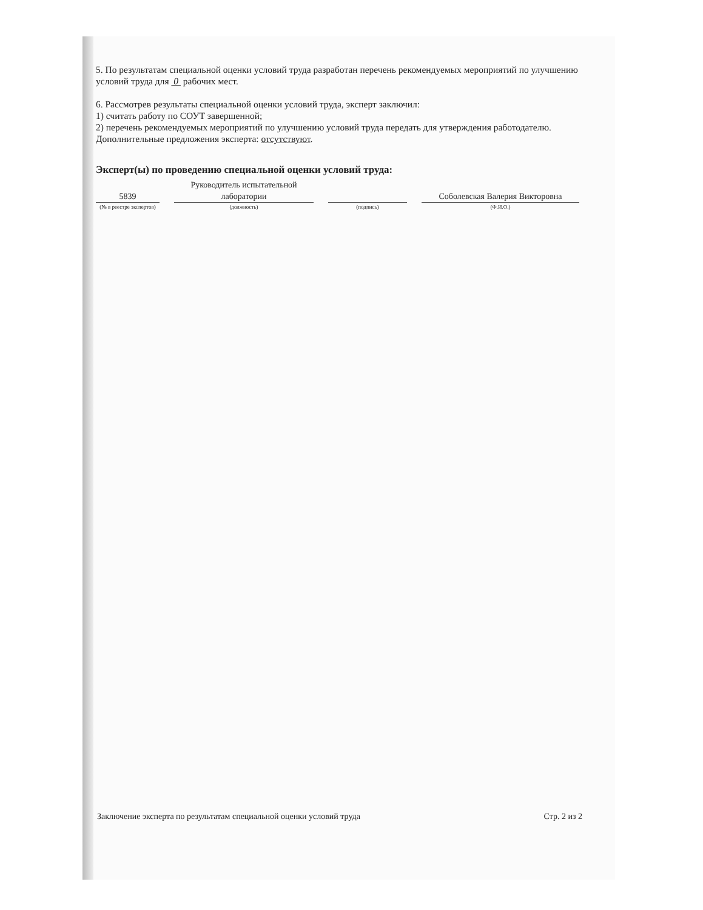5. По результатам специальной оценки условий труда разработан перечень рекомендуемых мероприятий по улучшению условий труда для 0 рабочих мест.
6. Рассмотрев результаты специальной оценки условий труда, эксперт заключил:
1) считать работу по СОУТ завершенной;
2) перечень рекомендуемых мероприятий по улучшению условий труда передать для утверждения работодателю.
Дополнительные предложения эксперта: отсутствуют.
Эксперт(ы) по проведению специальной оценки условий труда:
5839
(№ в реестре экспертов)
Руководитель испытательной лаборатории
(должность)
(подпись)
Соболевская Валерия Викторовна
(Ф.И.О.)
Заключение эксперта по результатам специальной оценки условий труда Стр. 2 из 2